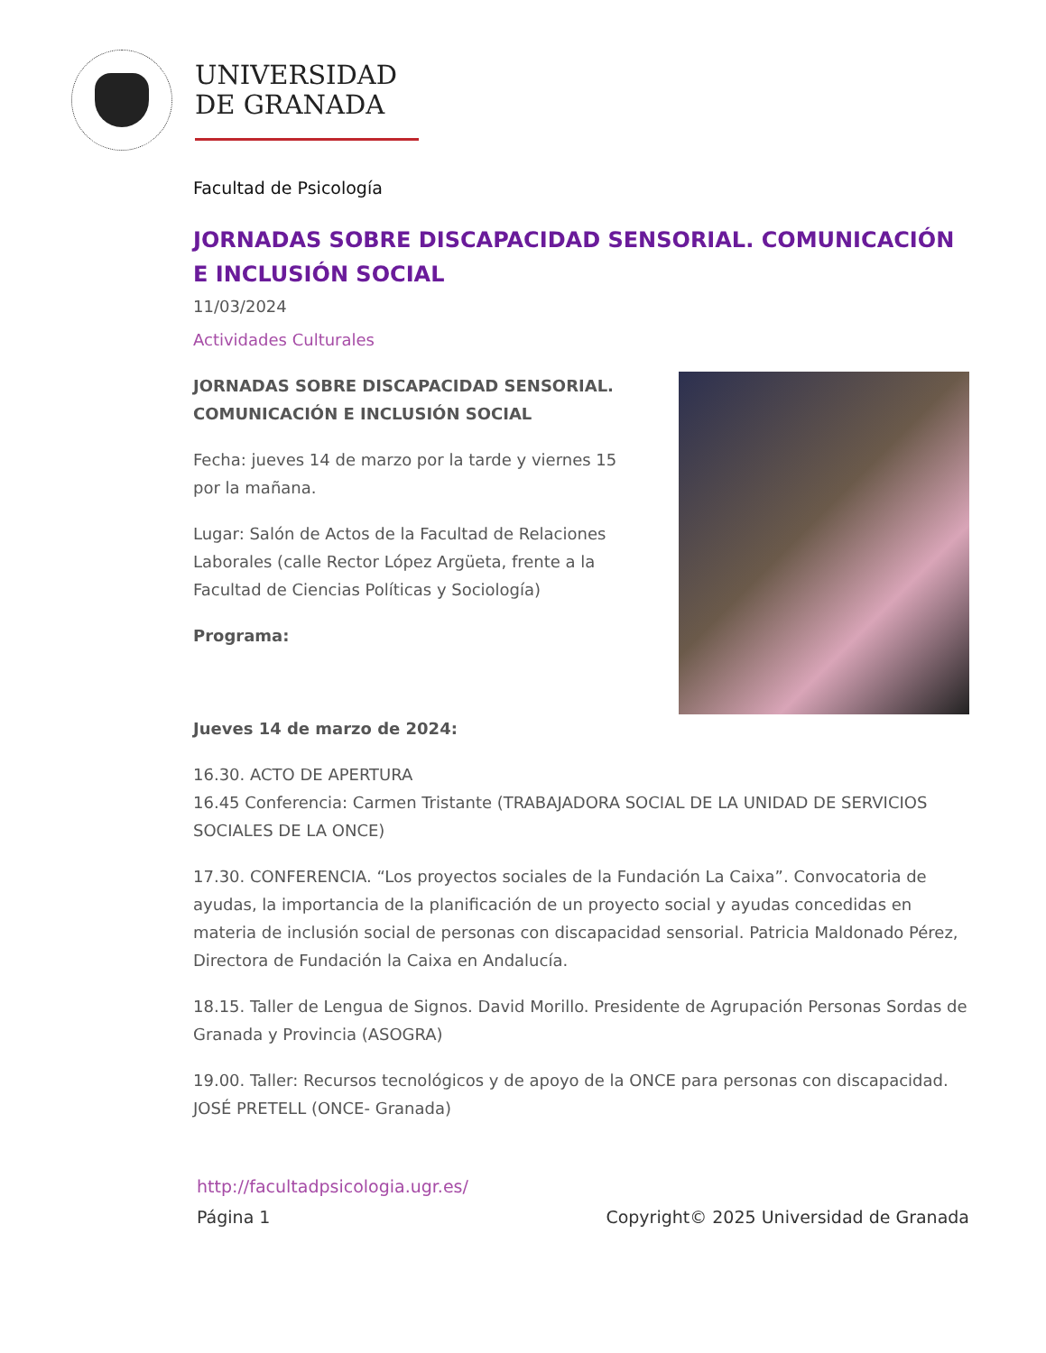UNIVERSIDAD
DE GRANADA
Facultad de Psicología
JORNADAS SOBRE DISCAPACIDAD SENSORIAL. COMUNICACIÓN E INCLUSIÓN SOCIAL
11/03/2024
Actividades Culturales
JORNADAS SOBRE DISCAPACIDAD SENSORIAL. COMUNICACIÓN E INCLUSIÓN SOCIAL
Fecha: jueves 14 de marzo por la tarde y viernes 15 por la mañana.
Lugar: Salón de Actos de la Facultad de Relaciones Laborales (calle Rector López Argüeta, frente a la Facultad de Ciencias Políticas y Sociología)
Programa:
Jueves 14 de marzo de 2024:
16.30. ACTO DE APERTURA
16.45 Conferencia: Carmen Tristante (TRABAJADORA SOCIAL DE LA UNIDAD DE SERVICIOS SOCIALES DE LA ONCE)
17.30. CONFERENCIA. “Los proyectos sociales de la Fundación La Caixa”. Convocatoria de ayudas, la importancia de la planificación de un proyecto social y ayudas concedidas en materia de inclusión social de personas con discapacidad sensorial. Patricia Maldonado Pérez, Directora de Fundación la Caixa en Andalucía.
18.15. Taller de Lengua de Signos. David Morillo. Presidente de Agrupación Personas Sordas de Granada y Provincia (ASOGRA)
19.00. Taller: Recursos tecnológicos y de apoyo de la ONCE para personas con discapacidad.
JOSÉ PRETELL (ONCE- Granada)
http://facultadpsicologia.ugr.es/
Página 1 Copyright© 2025 Universidad de Granada